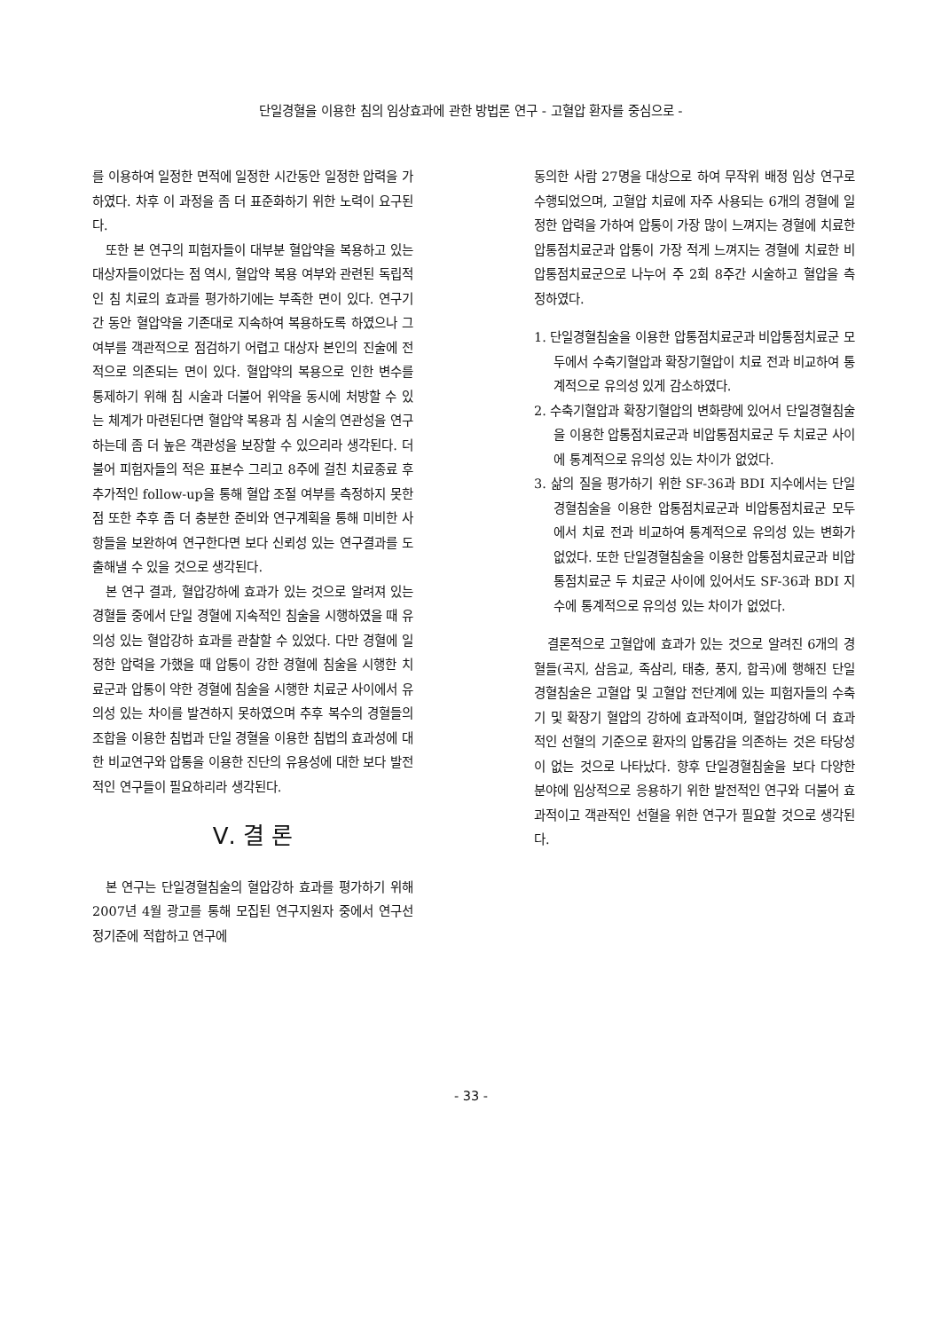단일경혈을 이용한 침의 임상효과에 관한 방법론 연구 - 고혈압 환자를 중심으로 -
를 이용하여 일정한 면적에 일정한 시간동안 일정한 압력을 가하였다. 차후 이 과정을 좀 더 표준화하기 위한 노력이 요구된다.
또한 본 연구의 피험자들이 대부분 혈압약을 복용하고 있는 대상자들이었다는 점 역시, 혈압약 복용 여부와 관련된 독립적인 침 치료의 효과를 평가하기에는 부족한 면이 있다. 연구기간 동안 혈압약을 기존대로 지속하여 복용하도록 하였으나 그 여부를 객관적으로 점검하기 어렵고 대상자 본인의 진술에 전적으로 의존되는 면이 있다. 혈압약의 복용으로 인한 변수를 통제하기 위해 침 시술과 더불어 위약을 동시에 처방할 수 있는 체계가 마련된다면 혈압약 복용과 침 시술의 연관성을 연구하는데 좀 더 높은 객관성을 보장할 수 있으리라 생각된다. 더불어 피험자들의 적은 표본수 그리고 8주에 걸친 치료종료 후 추가적인 follow-up을 통해 혈압 조절 여부를 측정하지 못한 점 또한 추후 좀 더 충분한 준비와 연구계획을 통해 미비한 사항들을 보완하여 연구한다면 보다 신뢰성 있는 연구결과를 도출해낼 수 있을 것으로 생각된다.
본 연구 결과, 혈압강하에 효과가 있는 것으로 알려져 있는 경혈들 중에서 단일 경혈에 지속적인 침술을 시행하였을 때 유의성 있는 혈압강하 효과를 관찰할 수 있었다. 다만 경혈에 일정한 압력을 가했을 때 압통이 강한 경혈에 침술을 시행한 치료군과 압통이 약한 경혈에 침술을 시행한 치료군 사이에서 유의성 있는 차이를 발견하지 못하였으며 추후 복수의 경혈들의 조합을 이용한 침법과 단일 경혈을 이용한 침법의 효과성에 대한 비교연구와 압통을 이용한 진단의 유용성에 대한 보다 발전적인 연구들이 필요하리라 생각된다.
Ⅴ. 결 론
본 연구는 단일경혈침술의 혈압강하 효과를 평가하기 위해 2007년 4월 광고를 통해 모집된 연구지원자 중에서 연구선정기준에 적합하고 연구에
동의한 사람 27명을 대상으로 하여 무작위 배정 임상 연구로 수행되었으며, 고혈압 치료에 자주 사용되는 6개의 경혈에 일정한 압력을 가하여 압통이 가장 많이 느껴지는 경혈에 치료한 압통점치료군과 압통이 가장 적게 느껴지는 경혈에 치료한 비압통점치료군으로 나누어 주 2회 8주간 시술하고 혈압을 측정하였다.
1. 단일경혈침술을 이용한 압통점치료군과 비압통점치료군 모두에서 수축기혈압과 확장기혈압이 치료 전과 비교하여 통계적으로 유의성 있게 감소하였다.
2. 수축기혈압과 확장기혈압의 변화량에 있어서 단일경혈침술을 이용한 압통점치료군과 비압통점치료군 두 치료군 사이에 통계적으로 유의성 있는 차이가 없었다.
3. 삶의 질을 평가하기 위한 SF-36과 BDI 지수에서는 단일경혈침술을 이용한 압통점치료군과 비압통점치료군 모두에서 치료 전과 비교하여 통계적으로 유의성 있는 변화가 없었다. 또한 단일경혈침술을 이용한 압통점치료군과 비압통점치료군 두 치료군 사이에 있어서도 SF-36과 BDI 지수에 통계적으로 유의성 있는 차이가 없었다.
결론적으로 고혈압에 효과가 있는 것으로 알려진 6개의 경혈들(곡지, 삼음교, 족삼리, 태충, 풍지, 합곡)에 행해진 단일경혈침술은 고혈압 및 고혈압 전단계에 있는 피험자들의 수축기 및 확장기 혈압의 강하에 효과적이며, 혈압강하에 더 효과적인 선혈의 기준으로 환자의 압통감을 의존하는 것은 타당성이 없는 것으로 나타났다. 향후 단일경혈침술을 보다 다양한 분야에 임상적으로 응용하기 위한 발전적인 연구와 더불어 효과적이고 객관적인 선혈을 위한 연구가 필요할 것으로 생각된다.
- 33 -